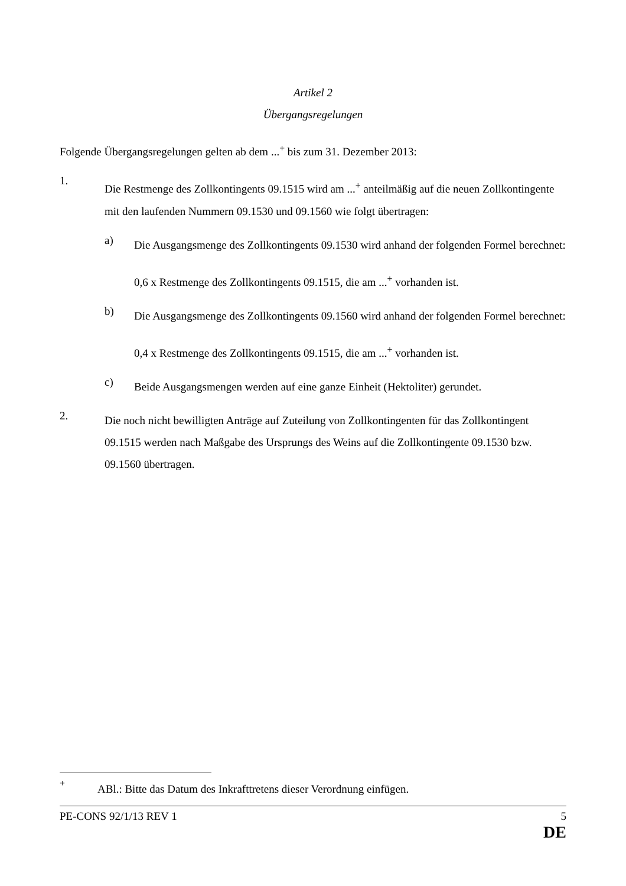Artikel 2
Übergangsregelungen
Folgende Übergangsregelungen gelten ab dem ...<sup>+</sup> bis zum 31. Dezember 2013:
1.
Die Restmenge des Zollkontingents 09.1515 wird am ...<sup>+</sup> anteilmäßig auf die neuen Zollkontingente mit den laufenden Nummern 09.1530 und 09.1560 wie folgt übertragen:
a)
Die Ausgangsmenge des Zollkontingents 09.1530 wird anhand der folgenden Formel berechnet:
0,6 x Restmenge des Zollkontingents 09.1515, die am ...<sup>+</sup> vorhanden ist.
b)
Die Ausgangsmenge des Zollkontingents 09.1560 wird anhand der folgenden Formel berechnet:
0,4 x Restmenge des Zollkontingents 09.1515, die am ...<sup>+</sup> vorhanden ist.
c)
Beide Ausgangsmengen werden auf eine ganze Einheit (Hektoliter) gerundet.
2.
Die noch nicht bewilligten Anträge auf Zuteilung von Zollkontingenten für das Zollkontingent 09.1515 werden nach Maßgabe des Ursprungs des Weins auf die Zollkontingente 09.1530 bzw. 09.1560 übertragen.
<sup>+</sup>
ABl.: Bitte das Datum des Inkrafttretens dieser Verordnung einfügen.
PE-CONS 92/1/13 REV 1 5
DE